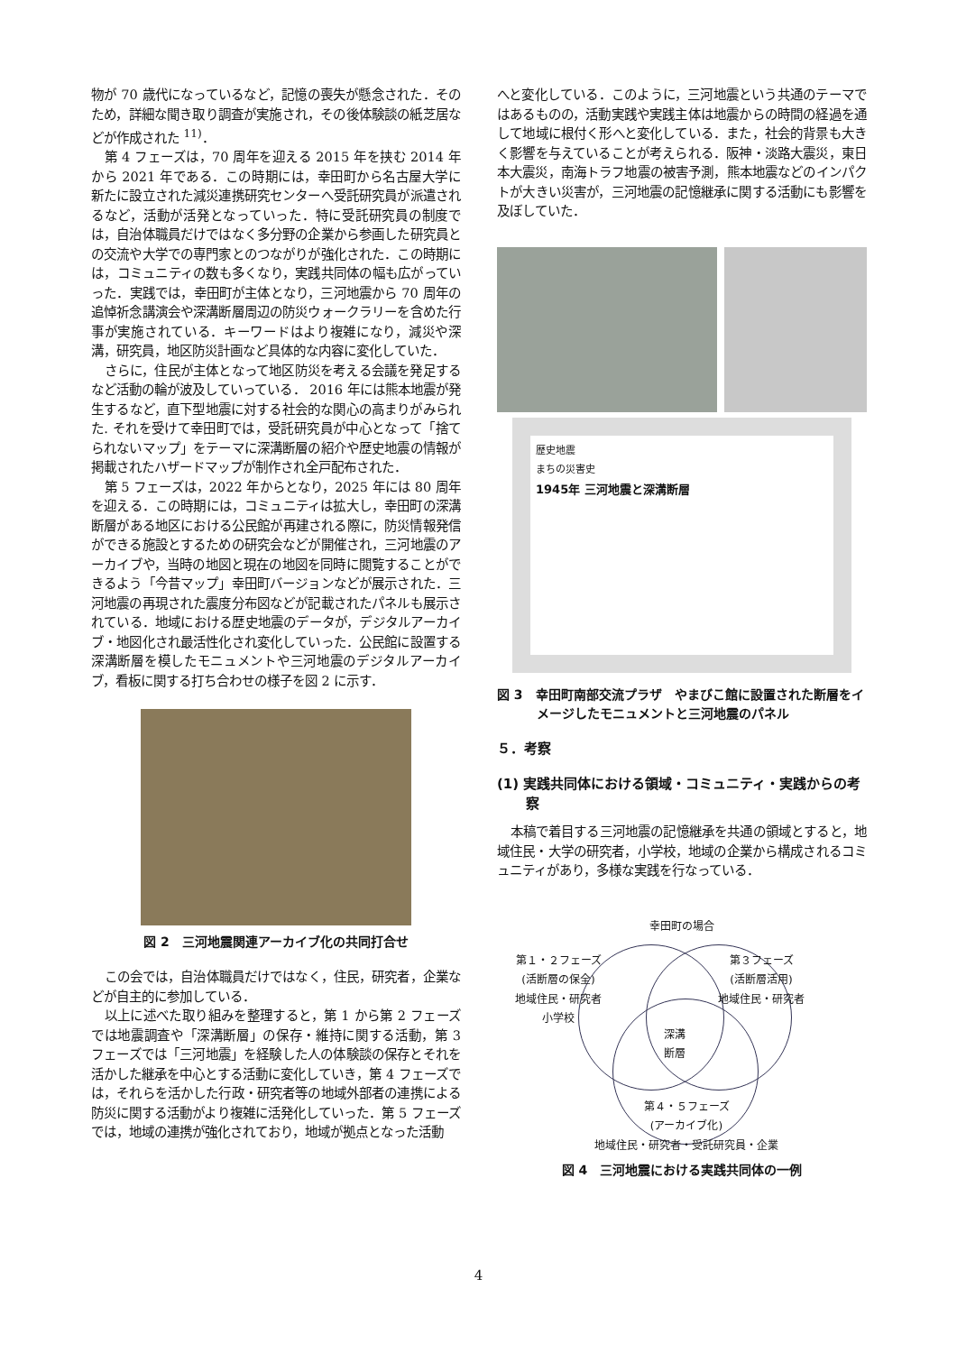物が 70 歳代になっているなど，記憶の喪失が懸念された．そのため，詳細な聞き取り調査が実施され，その後体験談の紙芝居などが作成された <sup>11)</sup>．
第 4 フェーズは，70 周年を迎える 2015 年を挟む 2014 年から 2021 年である．この時期には，幸田町から名古屋大学に新たに設立された減災連携研究センターへ受託研究員が派遣されるなど，活動が活発となっていった．特に受託研究員の制度では，自治体職員だけではなく多分野の企業から参画した研究員との交流や大学での専門家とのつながりが強化された．この時期には，コミュニティの数も多くなり，実践共同体の幅も広がっていった．実践では，幸田町が主体となり，三河地震から 70 周年の追悼祈念講演会や深溝断層周辺の防災ウォークラリーを含めた行事が実施されている．キーワードはより複雑になり，減災や深溝，研究員，地区防災計画など具体的な内容に変化していた．
さらに，住民が主体となって地区防災を考える会議を発足するなど活動の輪が波及していっている． 2016 年には熊本地震が発生するなど，直下型地震に対する社会的な関心の高まりがみられた. それを受けて幸田町では，受託研究員が中心となって「捨てられないマップ」をテーマに深溝断層の紹介や歴史地震の情報が掲載されたハザードマップが制作され全戸配布された．
第 5 フェーズは，2022 年からとなり，2025 年には 80 周年を迎える．この時期には，コミュニティは拡大し，幸田町の深溝断層がある地区における公民館が再建される際に，防災情報発信ができる施設とするための研究会などが開催され，三河地震のアーカイブや，当時の地図と現在の地図を同時に閲覧することができるよう「今昔マップ」幸田町バージョンなどが展示された．三河地震の再現された震度分布図などが記載されたパネルも展示されている．地域における歴史地震のデータが，デジタルアーカイブ・地図化され最活性化され変化していった．公民館に設置する深溝断層を模したモニュメントや三河地震のデジタルアーカイブ，看板に関する打ち合わせの様子を図 2 に示す．
図 2　三河地震関連アーカイブ化の共同打合せ
この会では，自治体職員だけではなく，住民，研究者，企業などが自主的に参加している．
以上に述べた取り組みを整理すると，第 1 から第 2 フェーズでは地震調査や「深溝断層」の保存・維持に関する活動，第 3 フェーズでは「三河地震」を経験した人の体験談の保存とそれを活かした継承を中心とする活動に変化していき，第 4 フェーズでは，それらを活かした行政・研究者等の地域外部者の連携による防災に関する活動がより複雑に活発化していった．第 5 フェーズでは，地域の連携が強化されており，地域が拠点となった活動
へと変化している．このように，三河地震という共通のテーマではあるものの，活動実践や実践主体は地震からの時間の経過を通して地域に根付く形へと変化している．また，社会的背景も大きく影響を与えていることが考えられる．阪神・淡路大震災，東日本大震災，南海トラフ地震の被害予測，熊本地震などのインパクトが大きい災害が，三河地震の記憶継承に関する活動にも影響を及ぼしていた．
歴史地震
まちの災害史
1945年 三河地震と深溝断層
図 3　幸田町南部交流プラザ　やまびこ館に設置された断層をイメージしたモニュメントと三河地震のパネル
５．考察
(1) 実践共同体における領域・コミュニティ・実践からの考察
本稿で着目する三河地震の記憶継承を共通の領域とすると，地域住民・大学の研究者，小学校，地域の企業から構成されるコミュニティがあり，多様な実践を行なっている．
幸田町の場合
第１・２フェーズ
(活断層の保全)
地域住民・研究者
小学校
第３フェーズ
(活断層活用)
地域住民・研究者
深溝
断層
第４・５フェーズ
(アーカイブ化)
地域住民・研究者・受託研究員・企業
図 4　三河地震における実践共同体の一例
4